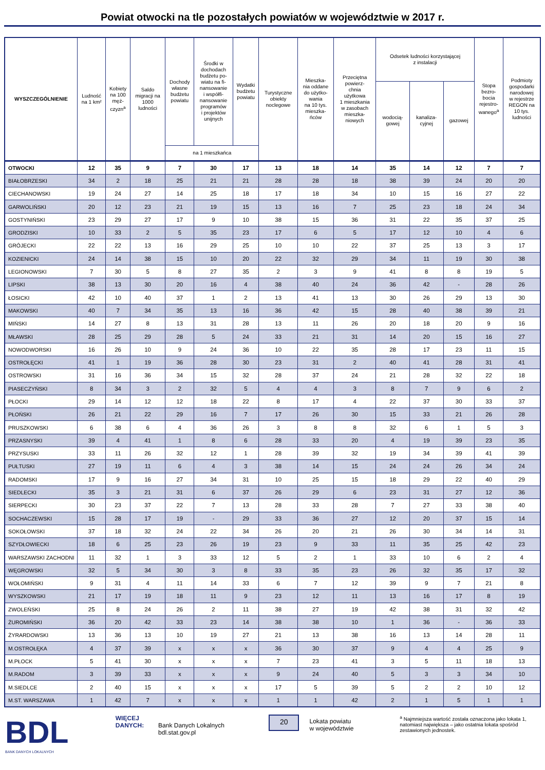Powiat otwocki na tle pozostałych powiatów w województwie w 2017 r.
| WYSZCZEGÓLNIENIE | Ludność na 1 km² | Kobiety na 100 męż- czyzn<sup>a</sup> | Saldo migracji na 1000 ludności | Dochody własne budżetu powiatu | Środki w dochodach budżetu po- wiatu na fi- nansowanie i współfi- nansowanie programów i projektów unijnych | Wydatki budżetu powiatu | Turystyczne obiekty noclegowe | Mieszka- nia oddane do użytko- wania na 10 tys. mieszka- ńców | Przeciętna powierz- chnia użytkowa 1 mieszkania w zasobach mieszka- niowych | Odsetek ludności korzystającej z instalacji | | | Stopa bezro- bocia rejestro- wanego<sup>a</sup> | Podmioty gospodarki narodowej w rejestrze REGON na 10 tys. ludności |
| --- | --- | --- | --- | --- | --- | --- | --- | --- | --- | --- | --- | --- | --- | --- |
| | | | | | | | | | | wodocią- gowej | kanaliza- cyjnej | gazowej | | |
| | | | | na 1 mieszkańca | | | | | | | | | | |
| OTWOCKI | 12 | 35 | 9 | 7 | 30 | 17 | 13 | 18 | 14 | 35 | 14 | 12 | 7 | 7 |
| BIAŁOBRZESKI | 34 | 2 | 18 | 25 | 21 | 21 | 28 | 28 | 18 | 38 | 39 | 24 | 20 | 20 |
| CIECHANOWSKI | 19 | 24 | 27 | 14 | 25 | 18 | 17 | 18 | 34 | 10 | 15 | 16 | 27 | 22 |
| GARWOLIŃSKI | 20 | 12 | 23 | 21 | 19 | 15 | 13 | 16 | 7 | 25 | 23 | 18 | 24 | 34 |
| GOSTYNIŃSKI | 23 | 29 | 27 | 17 | 9 | 10 | 38 | 15 | 36 | 31 | 22 | 35 | 37 | 25 |
| GRODZISKI | 10 | 33 | 2 | 5 | 35 | 23 | 17 | 6 | 5 | 17 | 12 | 10 | 4 | 6 |
| GRÓJECKI | 22 | 22 | 13 | 16 | 29 | 25 | 10 | 10 | 22 | 37 | 25 | 13 | 3 | 17 |
| KOZIENICKI | 24 | 14 | 38 | 15 | 10 | 20 | 22 | 32 | 29 | 34 | 11 | 19 | 30 | 38 |
| LEGIONOWSKI | 7 | 30 | 5 | 8 | 27 | 35 | 2 | 3 | 9 | 41 | 8 | 8 | 19 | 5 |
| LIPSKI | 38 | 13 | 30 | 20 | 16 | 4 | 38 | 40 | 24 | 36 | 42 | - | 28 | 26 |
| ŁOSICKI | 42 | 10 | 40 | 37 | 1 | 2 | 13 | 41 | 13 | 30 | 26 | 29 | 13 | 30 |
| MAKOWSKI | 40 | 7 | 34 | 35 | 13 | 16 | 36 | 42 | 15 | 28 | 40 | 38 | 39 | 21 |
| MIŃSKI | 14 | 27 | 8 | 13 | 31 | 28 | 13 | 11 | 26 | 20 | 18 | 20 | 9 | 16 |
| MŁAWSKI | 28 | 25 | 29 | 28 | 5 | 24 | 33 | 21 | 31 | 14 | 20 | 15 | 16 | 27 |
| NOWODWORSKI | 16 | 26 | 10 | 9 | 24 | 36 | 10 | 22 | 35 | 28 | 17 | 23 | 11 | 15 |
| OSTROŁĘCKI | 41 | 1 | 19 | 36 | 28 | 30 | 23 | 31 | 2 | 40 | 41 | 28 | 31 | 41 |
| OSTROWSKI | 31 | 16 | 36 | 34 | 15 | 32 | 28 | 37 | 24 | 21 | 28 | 32 | 22 | 18 |
| PIASECZYŃSKI | 8 | 34 | 3 | 2 | 32 | 5 | 4 | 4 | 3 | 8 | 7 | 9 | 6 | 2 |
| PŁOCKI | 29 | 14 | 12 | 12 | 18 | 22 | 8 | 17 | 4 | 22 | 37 | 30 | 33 | 37 |
| PŁOŃSKI | 26 | 21 | 22 | 29 | 16 | 7 | 17 | 26 | 30 | 15 | 33 | 21 | 26 | 28 |
| PRUSZKOWSKI | 6 | 38 | 6 | 4 | 36 | 26 | 3 | 8 | 8 | 32 | 6 | 1 | 5 | 3 |
| PRZASNYSKI | 39 | 4 | 41 | 1 | 8 | 6 | 28 | 33 | 20 | 4 | 19 | 39 | 23 | 35 |
| PRZYSUSKI | 33 | 11 | 26 | 32 | 12 | 1 | 28 | 39 | 32 | 19 | 34 | 39 | 41 | 39 |
| PUŁTUSKI | 27 | 19 | 11 | 6 | 4 | 3 | 38 | 14 | 15 | 24 | 24 | 26 | 34 | 24 |
| RADOMSKI | 17 | 9 | 16 | 27 | 34 | 31 | 10 | 25 | 15 | 18 | 29 | 22 | 40 | 29 |
| SIEDLECKI | 35 | 3 | 21 | 31 | 6 | 37 | 26 | 29 | 6 | 23 | 31 | 27 | 12 | 36 |
| SIERPECKI | 30 | 23 | 37 | 22 | 7 | 13 | 28 | 33 | 28 | 7 | 27 | 33 | 38 | 40 |
| SOCHACZEWSKI | 15 | 28 | 17 | 19 | - | 29 | 33 | 36 | 27 | 12 | 20 | 37 | 15 | 14 |
| SOKOŁOWSKI | 37 | 18 | 32 | 24 | 22 | 34 | 26 | 20 | 21 | 26 | 30 | 34 | 14 | 31 |
| SZYDŁOWIECKI | 18 | 6 | 25 | 23 | 26 | 19 | 23 | 9 | 33 | 11 | 35 | 25 | 42 | 23 |
| WARSZAWSKI ZACHODNI | 11 | 32 | 1 | 3 | 33 | 12 | 5 | 2 | 1 | 33 | 10 | 6 | 2 | 4 |
| WĘGROWSKI | 32 | 5 | 34 | 30 | 3 | 8 | 33 | 35 | 23 | 26 | 32 | 35 | 17 | 32 |
| WOŁOMIŃSKI | 9 | 31 | 4 | 11 | 14 | 33 | 6 | 7 | 12 | 39 | 9 | 7 | 21 | 8 |
| WYSZKOWSKI | 21 | 17 | 19 | 18 | 11 | 9 | 23 | 12 | 11 | 13 | 16 | 17 | 8 | 19 |
| ZWOLEŃSKI | 25 | 8 | 24 | 26 | 2 | 11 | 38 | 27 | 19 | 42 | 38 | 31 | 32 | 42 |
| ŻUROMIŃSKI | 36 | 20 | 42 | 33 | 23 | 14 | 38 | 38 | 10 | 1 | 36 | - | 36 | 33 |
| ŻYRARDOWSKI | 13 | 36 | 13 | 10 | 19 | 27 | 21 | 13 | 38 | 16 | 13 | 14 | 28 | 11 |
| M.OSTROŁĘKA | 4 | 37 | 39 | x | x | x | 36 | 30 | 37 | 9 | 4 | 4 | 25 | 9 |
| M.PŁOCK | 5 | 41 | 30 | x | x | x | 7 | 23 | 41 | 3 | 5 | 11 | 18 | 13 |
| M.RADOM | 3 | 39 | 33 | x | x | x | 9 | 24 | 40 | 5 | 3 | 3 | 34 | 10 |
| M.SIEDLCE | 2 | 40 | 15 | x | x | x | 17 | 5 | 39 | 5 | 2 | 2 | 10 | 12 |
| M.ST. WARSZAWA | 1 | 42 | 7 | x | x | x | 1 | 1 | 42 | 2 | 1 | 5 | 1 | 1 |
BDL
BANK DANYCH LOKALNYCH
WIĘCEJ DANYCH:
Bank Danych Lokalnych
bdl.stat.gov.pl
20
Lokata powiatu
w województwie
<sup>a</sup> Najmniejsza wartość została oznaczona jako lokata 1, natomiast największa – jako ostatnia lokata spośród zestawionych jednostek.